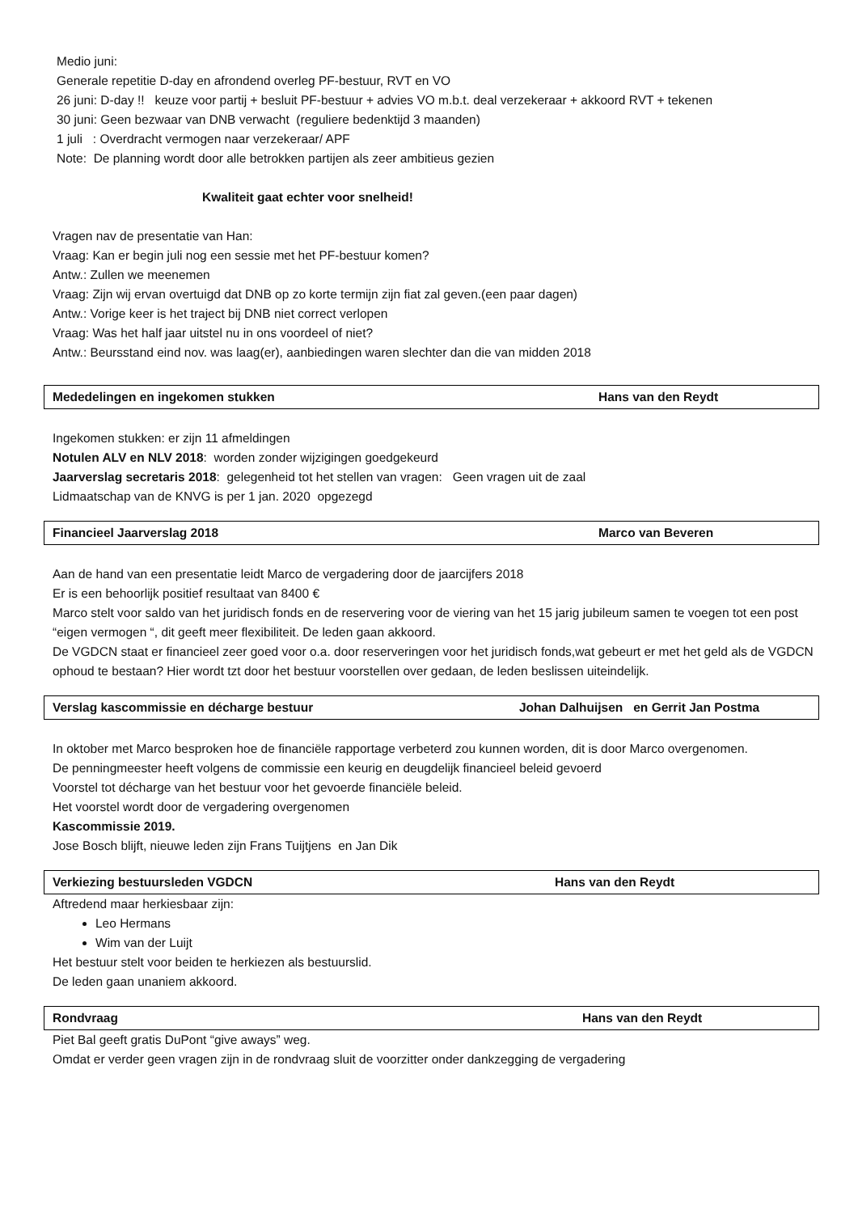Medio juni:
Generale repetitie D-day en afrondend overleg PF-bestuur, RVT en VO
26 juni: D-day !! keuze voor partij + besluit PF-bestuur + advies VO m.b.t. deal verzekeraar + akkoord RVT + tekenen
30 juni: Geen bezwaar van DNB verwacht (reguliere bedenktijd 3 maanden)
1 juli : Overdracht vermogen naar verzekeraar/ APF
Note: De planning wordt door alle betrokken partijen als zeer ambitieus gezien
Kwaliteit gaat echter voor snelheid!
Vragen nav de presentatie van Han:
Vraag: Kan er begin juli nog een sessie met het PF-bestuur komen?
Antw.: Zullen we meenemen
Vraag: Zijn wij ervan overtuigd dat DNB op zo korte termijn zijn fiat zal geven.(een paar dagen)
Antw.: Vorige keer is het traject bij DNB niet correct verlopen
Vraag: Was het half jaar uitstel nu in ons voordeel of niet?
Antw.: Beursstand eind nov. was laag(er), aanbiedingen waren slechter dan die van midden 2018
Mededelingen en ingekomen stukken Hans van den Reydt
Ingekomen stukken: er zijn 11 afmeldingen
Notulen ALV en NLV 2018: worden zonder wijzigingen goedgekeurd
Jaarverslag secretaris 2018: gelegenheid tot het stellen van vragen: Geen vragen uit de zaal
Lidmaatschap van de KNVG is per 1 jan. 2020 opgezegd
Financieel Jaarverslag 2018 Marco van Beveren
Aan de hand van een presentatie leidt Marco de vergadering door de jaarcijfers 2018
Er is een behoorlijk positief resultaat van 8400 €
Marco stelt voor saldo van het juridisch fonds en de reservering voor de viering van het 15 jarig jubileum samen te voegen tot een post “eigen vermogen “, dit geeft meer flexibiliteit. De leden gaan akkoord.
De VGDCN staat er financieel zeer goed voor o.a. door reserveringen voor het juridisch fonds,wat gebeurt er met het geld als de VGDCN ophoud te bestaan? Hier wordt tzt door het bestuur voorstellen over gedaan, de leden beslissen uiteindelijk.
Verslag kascommissie en décharge bestuur Johan Dalhuijsen en Gerrit Jan Postma
In oktober met Marco besproken hoe de financiële rapportage verbeterd zou kunnen worden, dit is door Marco overgenomen.
De penningmeester heeft volgens de commissie een keurig en deugdelijk financieel beleid gevoerd
Voorstel tot décharge van het bestuur voor het gevoerde financiële beleid.
Het voorstel wordt door de vergadering overgenomen
Kascommissie 2019.
Jose Bosch blijft, nieuwe leden zijn Frans Tuijtjens en Jan Dik
Verkiezing bestuursleden VGDCN Hans van den Reydt
Aftredend maar herkiesbaar zijn:
Leo Hermans
Wim van der Luijt
Het bestuur stelt voor beiden te herkiezen als bestuurslid.
De leden gaan unaniem akkoord.
Rondvraag Hans van den Reydt
Piet Bal geeft gratis DuPont “give aways” weg.
Omdat er verder geen vragen zijn in de rondvraag sluit de voorzitter onder dankzegging de vergadering